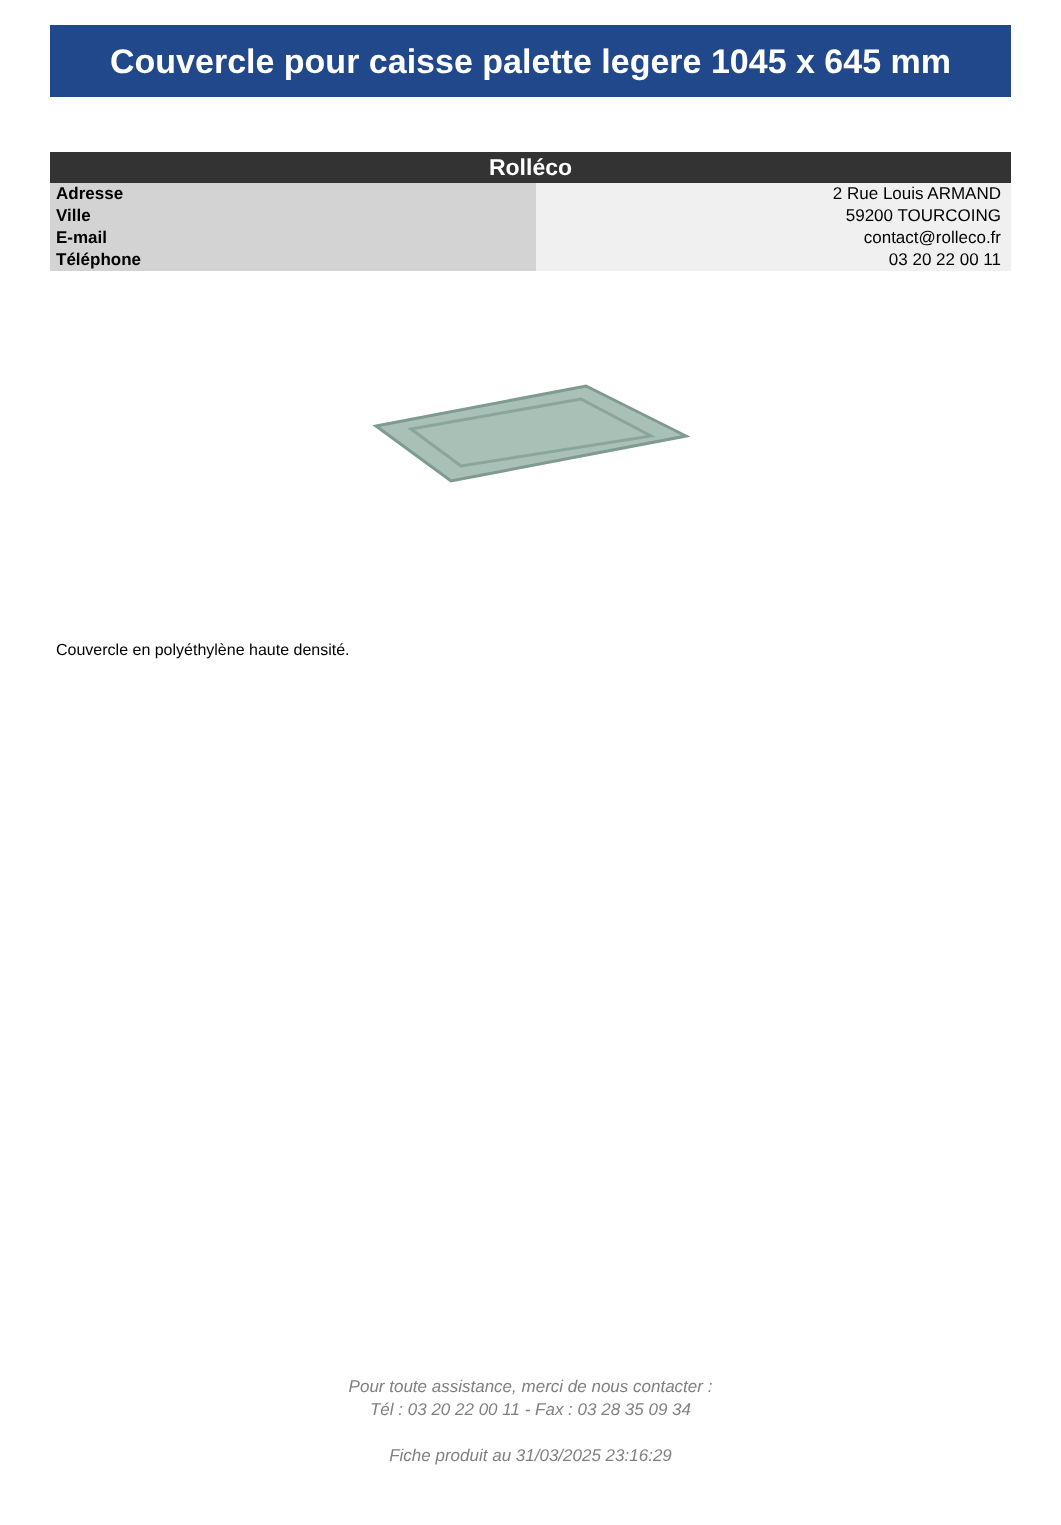Couvercle pour caisse palette legere 1045 x 645 mm
| Rolléco | |
| --- | --- |
| Adresse | 2 Rue Louis ARMAND |
| Ville | 59200 TOURCOING |
| E-mail | contact@rolleco.fr |
| Téléphone | 03 20 22 00 11 |
Couvercle en polyéthylène haute densité.
Pour toute assistance, merci de nous contacter :
Tél : 03 20 22 00 11 - Fax : 03 28 35 09 34
Fiche produit au 31/03/2025 23:16:29